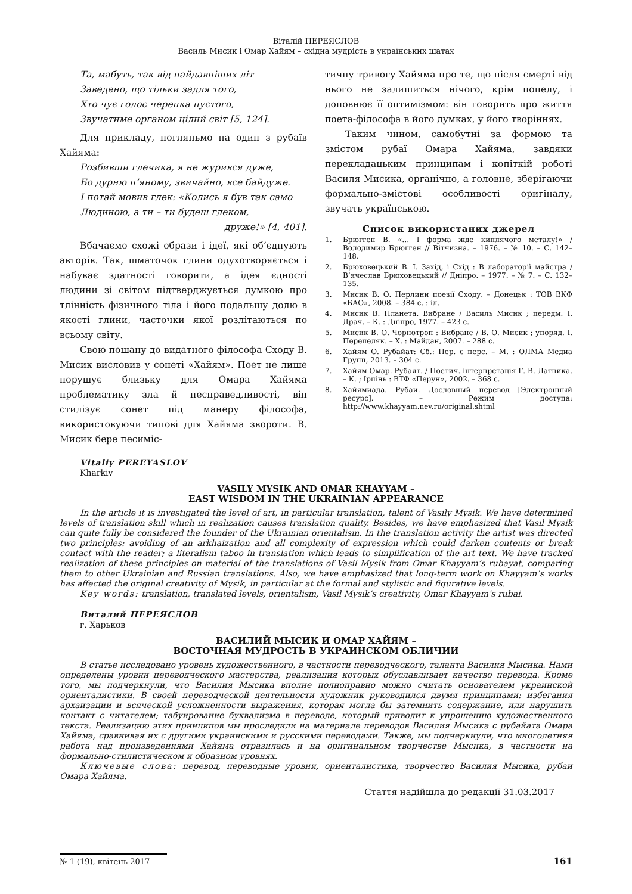Віталій ПЕРЕЯСЛОВ
Василь Мисик і Омар Хайям – східна мудрість в українських шатах
Та, мабуть, так від найдавніших літ
Заведено, що тільки задля того,
Хто чує голос черепка пустого,
Звучатиме органом цілий світ [5, 124].
Для прикладу, погляньмо на один з рубаїв Хайяма:
Розбивши глечика, я не журився дуже,
Бо дурню п’яному, звичайно, все байдуже.
І потай мовив глек: «Колись я був так само
Людиною, а ти – ти будеш глеком,
друже!» [4, 401].
Вбачаємо схожі образи і ідеї, які об’єднують авторів. Так, шматочок глини одухотворяється і набуває здатності говорити, а ідея єдності людини зі світом підтверджується думкою про тлінність фізичного тіла і його подальшу долю в якості глини, часточки якої розлітаються по всьому світу.
Свою пошану до видатного філософа Сходу В. Мисик висловив у сонеті «Хайям». Поет не лише порушує близьку для Омара Хайяма проблематику зла й несправедливості, він стилізує сонет під манеру філософа, використовуючи типові для Хайяма звороти. В. Мисик бере песиміс-
тичну тривогу Хайяма про те, що після смерті від нього не залишиться нічого, крім попелу, і доповнює її оптимізмом: він говорить про життя поета-філософа в його думках, у його творіннях.
Таким чином, самобутні за формою та змістом рубаї Омара Хайяма, завдяки перекладацьким принципам і копіткій роботі Василя Мисика, органічно, а головне, зберігаючи формально-змістові особливості оригіналу, звучать українською.
Список використаних джерел
1. Брюгген В. «… І форма жде киплячого металу!» / Володимир Брюгген // Вітчизна. – 1976. – № 10. – С. 142–148.
2. Брюховецький В. І. Захід, і Схід : В лабораторії майстра / В’ячеслав Брюховецький // Дніпро. – 1977. – № 7. – С. 132–135.
3. Мисик В. О. Перлини поезії Сходу. – Донецьк : ТОВ ВКФ «БАО», 2008. – 384 с. : іл.
4. Мисик В. Планета. Вибране / Василь Мисик ; передм. І. Драч. – К. : Дніпро, 1977. – 423 с.
5. Мисик В. О. Чорнотроп : Вибране / В. О. Мисик ; упоряд. І. Перепеляк. – Х. : Майдан, 2007. – 288 с.
6. Хайям О. Рубайат: Сб.: Пер. с перс. – М. : ОЛМА Медиа Групп, 2013. – 304 с.
7. Хайям Омар. Рубаят. / Поетич. інтерпретація Г. В. Латника. – К. ; Ірпінь : ВТФ «Перун», 2002. – 368 с.
8. Хайямиада. Рубаи. Дословный перевод [Электронный ресурс]. – Режим доступа: http://www.khayyam.nev.ru/original.shtml
Vitaliy PEREYASLOV
Kharkiv
VASILY MYSIK AND OMAR KHAYYAM –
EAST WISDOM IN THE UKRAINIAN APPEARANCE
In the article it is investigated the level of art, in particular translation, talent of Vasily Mysik. We have determined levels of translation skill which in realization causes translation quality. Besides, we have emphasized that Vasil Mysik can quite fully be considered the founder of the Ukrainian orientalism. In the translation activity the artist was directed two principles: avoiding of an arkhaization and all complexity of expression which could darken contents or break contact with the reader; a literalism taboo in translation which leads to simplification of the art text. We have tracked realization of these principles on material of the translations of Vasil Mysik from Omar Khayyam’s rubayat, comparing them to other Ukrainian and Russian translations. Also, we have emphasized that long-term work on Khayyam’s works has affected the original creativity of Mysik, in particular at the formal and stylistic and figurative levels.
Key words: translation, translated levels, orientalism, Vasil Mysik’s creativity, Omar Khayyam’s rubai.
Виталий ПЕРЕЯСЛОВ
г. Харьков
ВАСИЛИЙ МЫСИК И ОМАР ХАЙЯМ –
ВОСТОЧНАЯ МУДРОСТЬ В УКРАИНСКОМ ОБЛИЧИИ
В статье исследовано уровень художественного, в частности переводческого, таланта Василия Мысика. Нами определены уровни переводческого мастерства, реализация которых обуславливает качество перевода. Кроме того, мы подчеркнули, что Василия Мысика вполне полноправно можно считать основателем украинской ориенталистики. В своей переводческой деятельности художник руководился двумя принципами: избегания архаизации и всяческой усложненности выражения, которая могла бы затемнить содержание, или нарушить контакт с читателем; табуирование буквализма в переводе, который приводит к упрощению художественного текста. Реализацию этих принципов мы проследили на материале переводов Василия Мысика с рубайата Омара Хайяма, сравнивая их с другими украинскими и русскими переводами. Также, мы подчеркнули, что многолетняя работа над произведениями Хайяма отразилась и на оригинальном творчестве Мысика, в частности на формально-стилистическом и образном уровнях.
Ключевые слова: перевод, переводные уровни, ориенталистика, творчество Василия Мысика, рубаи Омара Хайяма.
Стаття надійшла до редакції 31.03.2017
№ 1 (19), квітень 2017
161